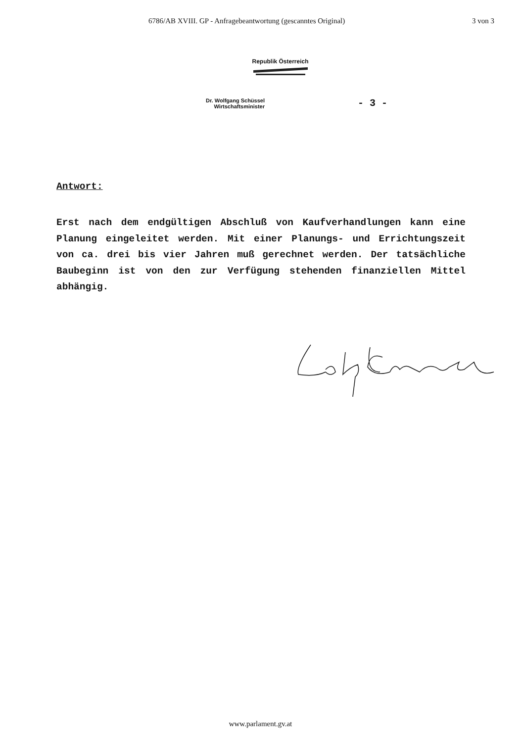6786/AB XVIII. GP - Anfragebeantwortung (gescanntes Original) 3 von 3
Republik Österreich
Dr. Wolfgang Schüssel
Wirtschaftsminister
- 3 -
Antwort:
Erst nach dem endgültigen Abschluß von Kaufverhandlungen kann eine Planung eingeleitet werden. Mit einer Planungs- und Errichtungszeit von ca. drei bis vier Jahren muß gerechnet werden. Der tatsächliche Baubeginn ist von den zur Verfügung stehenden finanziellen Mittel abhängig.
www.parlament.gv.at